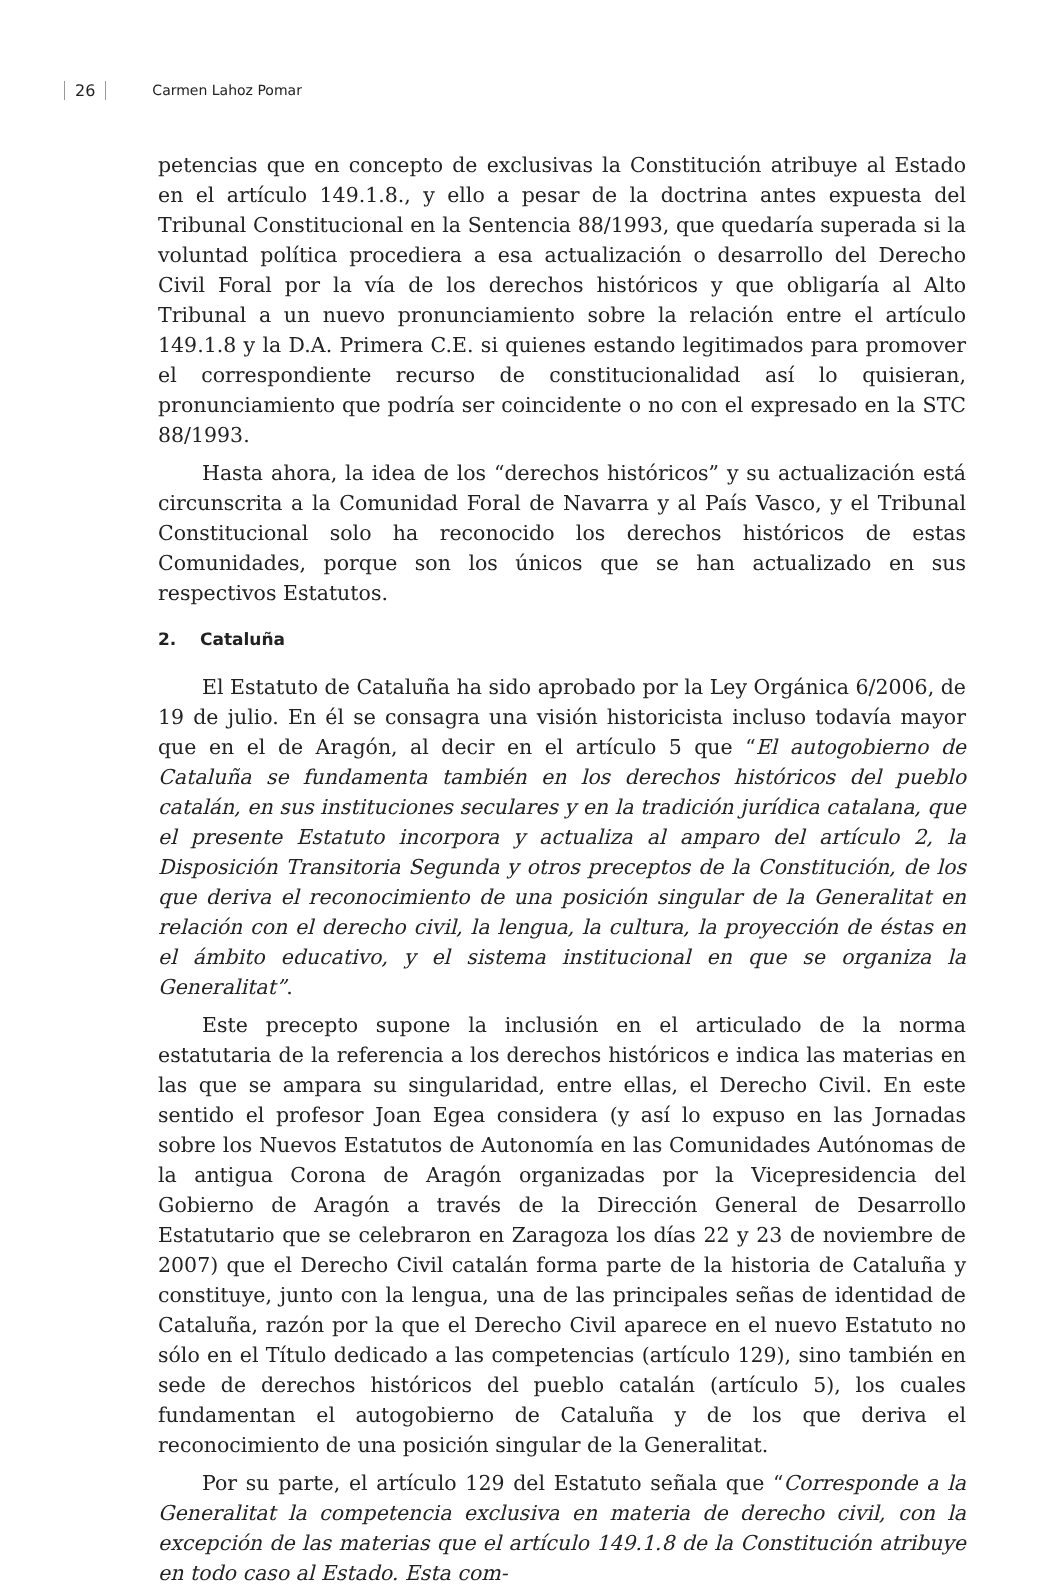26 Carmen Lahoz Pomar
petencias que en concepto de exclusivas la Constitución atribuye al Estado en el artículo 149.1.8., y ello a pesar de la doctrina antes expuesta del Tribunal Constitucional en la Sentencia 88/1993, que quedaría superada si la voluntad política procediera a esa actualización o desarrollo del Derecho Civil Foral por la vía de los derechos históricos y que obligaría al Alto Tribunal a un nuevo pronunciamiento sobre la relación entre el artículo 149.1.8 y la D.A. Primera C.E. si quienes estando legitimados para promover el correspondiente recurso de constitucionalidad así lo quisieran, pronunciamiento que podría ser coincidente o no con el expresado en la STC 88/1993.
Hasta ahora, la idea de los “derechos históricos” y su actualización está circunscrita a la Comunidad Foral de Navarra y al País Vasco, y el Tribunal Constitucional solo ha reconocido los derechos históricos de estas Comunidades, porque son los únicos que se han actualizado en sus respectivos Estatutos.
2. Cataluña
El Estatuto de Cataluña ha sido aprobado por la Ley Orgánica 6/2006, de 19 de julio. En él se consagra una visión historicista incluso todavía mayor que en el de Aragón, al decir en el artículo 5 que “El autogobierno de Cataluña se fundamenta también en los derechos históricos del pueblo catalán, en sus instituciones seculares y en la tradición jurídica catalana, que el presente Estatuto incorpora y actualiza al amparo del artículo 2, la Disposición Transitoria Segunda y otros preceptos de la Constitución, de los que deriva el reconocimiento de una posición singular de la Generalitat en relación con el derecho civil, la lengua, la cultura, la proyección de éstas en el ámbito educativo, y el sistema institucional en que se organiza la Generalitat”.
Este precepto supone la inclusión en el articulado de la norma estatutaria de la referencia a los derechos históricos e indica las materias en las que se ampara su singularidad, entre ellas, el Derecho Civil. En este sentido el profesor Joan Egea considera (y así lo expuso en las Jornadas sobre los Nuevos Estatutos de Autonomía en las Comunidades Autónomas de la antigua Corona de Aragón organizadas por la Vicepresidencia del Gobierno de Aragón a través de la Dirección General de Desarrollo Estatutario que se celebraron en Zaragoza los días 22 y 23 de noviembre de 2007) que el Derecho Civil catalán forma parte de la historia de Cataluña y constituye, junto con la lengua, una de las principales señas de identidad de Cataluña, razón por la que el Derecho Civil aparece en el nuevo Estatuto no sólo en el Título dedicado a las competencias (artículo 129), sino también en sede de derechos históricos del pueblo catalán (artículo 5), los cuales fundamentan el autogobierno de Cataluña y de los que deriva el reconocimiento de una posición singular de la Generalitat.
Por su parte, el artículo 129 del Estatuto señala que “Corresponde a la Generalitat la competencia exclusiva en materia de derecho civil, con la excepción de las materias que el artículo 149.1.8 de la Constitución atribuye en todo caso al Estado. Esta com-